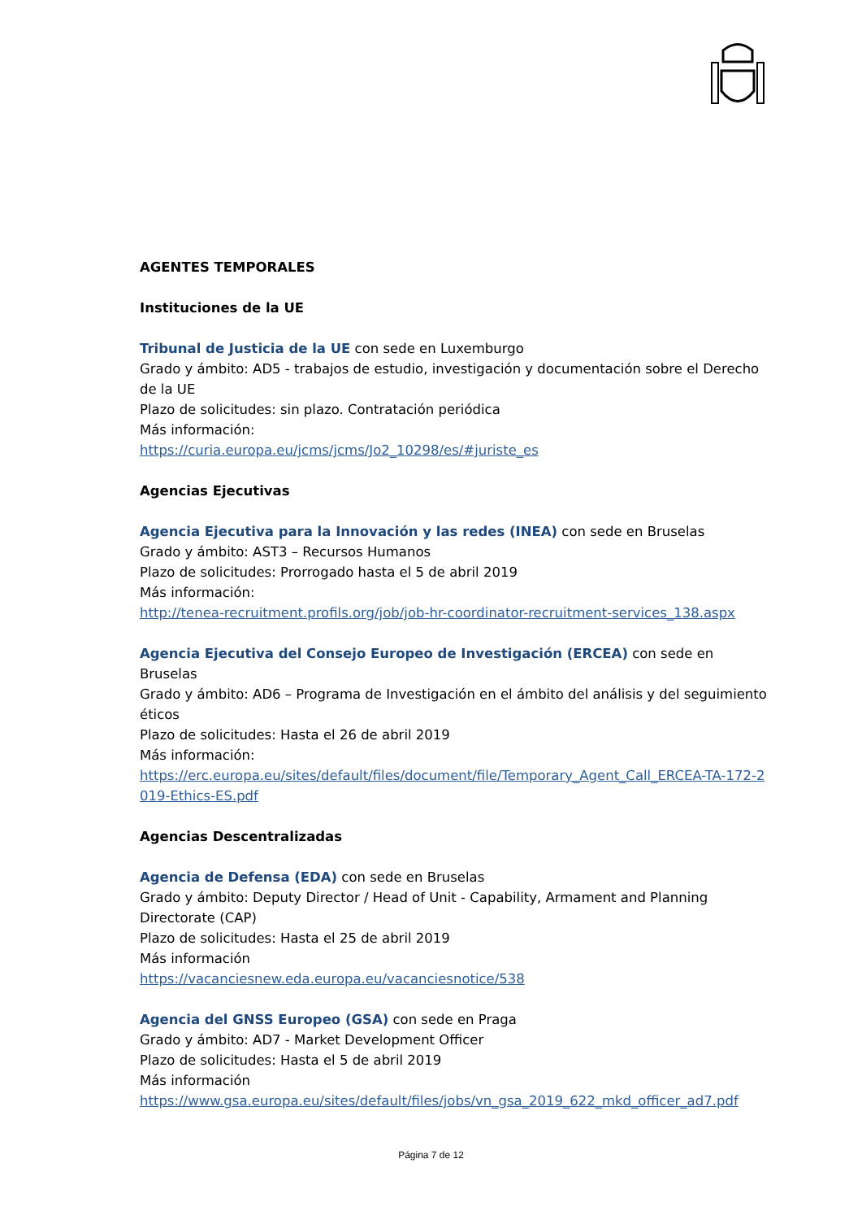AGENTES TEMPORALES
Instituciones de la UE
Tribunal de Justicia de la UE con sede en Luxemburgo
Grado y ámbito: AD5 - trabajos de estudio, investigación y documentación sobre el Derecho de la UE
Plazo de solicitudes: sin plazo. Contratación periódica
Más información:
https://curia.europa.eu/jcms/jcms/Jo2_10298/es/#juriste_es
Agencias Ejecutivas
Agencia Ejecutiva para la Innovación y las redes (INEA) con sede en Bruselas
Grado y ámbito: AST3 – Recursos Humanos
Plazo de solicitudes: Prorrogado hasta el 5 de abril 2019
Más información:
http://tenea-recruitment.profils.org/job/job-hr-coordinator-recruitment-services_138.aspx
Agencia Ejecutiva del Consejo Europeo de Investigación (ERCEA) con sede en Bruselas
Grado y ámbito: AD6 – Programa de Investigación en el ámbito del análisis y del seguimiento éticos
Plazo de solicitudes: Hasta el 26 de abril 2019
Más información:
https://erc.europa.eu/sites/default/files/document/file/Temporary_Agent_Call_ERCEA-TA-172-2019-Ethics-ES.pdf
Agencias Descentralizadas
Agencia de Defensa (EDA) con sede en Bruselas
Grado y ámbito: Deputy Director / Head of Unit - Capability, Armament and Planning Directorate (CAP)
Plazo de solicitudes: Hasta el 25 de abril 2019
Más información
https://vacanciesnew.eda.europa.eu/vacanciesnotice/538
Agencia del GNSS Europeo (GSA) con sede en Praga
Grado y ámbito: AD7 - Market Development Officer
Plazo de solicitudes: Hasta el 5 de abril 2019
Más información
https://www.gsa.europa.eu/sites/default/files/jobs/vn_gsa_2019_622_mkd_officer_ad7.pdf
Página 7 de 12